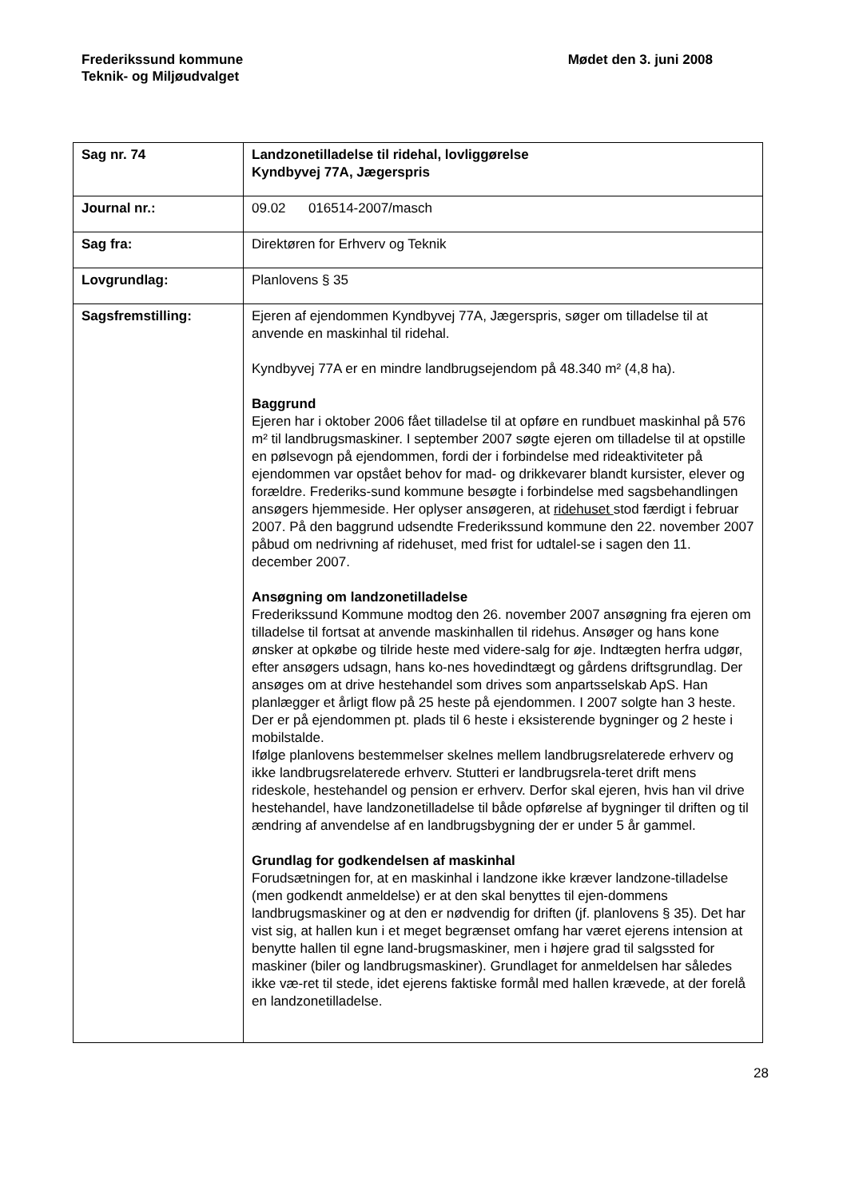Frederikssund kommune
Teknik- og Miljøudvalget
Mødet den 3. juni 2008
| Sag nr. 74 | Landzonetilladelse til ridehal, lovliggørelse Kyndbyvej 77A, Jægerspris |
| Journal nr.: | 09.02 016514-2007/masch |
| Sag fra: | Direktøren for Erhverv og Teknik |
| Lovgrundlag: | Planlovens § 35 |
| Sagsfremstilling: | Ejeren af ejendommen Kyndbyvej 77A, Jægerspris, søger om tilladelse til at anvende en maskinhal til ridehal. Kyndbyvej 77A er en mindre landbrugsejendom på 48.340 m² (4,8 ha). Baggrund Ejeren har i oktober 2006 fået tilladelse til at opføre en rundbuet maskinhal på 576 m² til landbrugsmaskiner. I september 2007 søgte ejeren om tilladelse til at opstille en pølsevogn på ejendommen, fordi der i forbindelse med rideaktiviteter på ejendommen var opstået behov for mad- og drikkevarer blandt kursister, elever og forældre. Frederiks-sund kommune besøgte i forbindelse med sagsbehandlingen ansøgers hjemmeside. Her oplyser ansøgeren, at ridehuset stod færdigt i februar 2007. På den baggrund udsendte Frederikssund kommune den 22. november 2007 påbud om nedrivning af ridehuset, med frist for udtalel-se i sagen den 11. december 2007. Ansøgning om landzonetilladelse Frederikssund Kommune modtog den 26. november 2007 ansøgning fra ejeren om tilladelse til fortsat at anvende maskinhallen til ridehus. Ansøger og hans kone ønsker at opkøbe og tilride heste med videre-salg for øje. Indtægten herfra udgør, efter ansøgers udsagn, hans ko-nes hovedindtægt og gårdens driftsgrundlag. Der ansøges om at drive hestehandel som drives som anpartsselskab ApS. Han planlægger et årligt flow på 25 heste på ejendommen. I 2007 solgte han 3 heste. Der er på ejendommen pt. plads til 6 heste i eksisterende bygninger og 2 heste i mobilstalde. Ifølge planlovens bestemmelser skelnes mellem landbrugsrelaterede erhverv og ikke landbrugsrelaterede erhverv. Stutteri er landbrugsrela-teret drift mens rideskole, hestehandel og pension er erhverv. Derfor skal ejeren, hvis han vil drive hestehandel, have landzonetilladelse til både opførelse af bygninger til driften og til ændring af anvendelse af en landbrugsbygning der er under 5 år gammel. Grundlag for godkendelsen af maskinhal Forudsætningen for, at en maskinhal i landzone ikke kræver landzone-tilladelse (men godkendt anmeldelse) er at den skal benyttes til ejen-dommens landbrugsmaskiner og at den er nødvendig for driften (jf. planlovens § 35). Det har vist sig, at hallen kun i et meget begrænset omfang har været ejerens intension at benytte hallen til egne land-brugsmaskiner, men i højere grad til salgssted for maskiner (biler og landbrugsmaskiner). Grundlaget for anmeldelsen har således ikke væ-ret til stede, idet ejerens faktiske formål med hallen krævede, at der forelå en landzonetilladelse. |
28